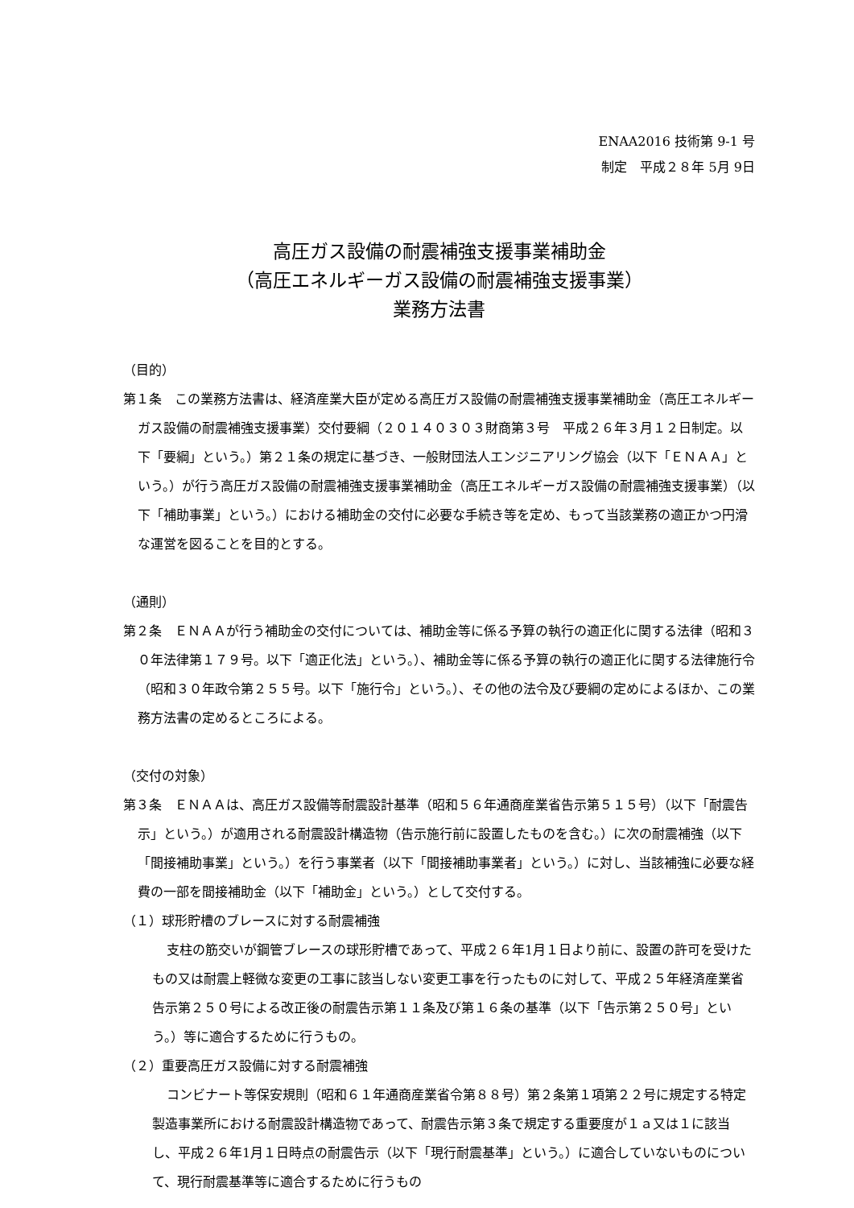ENAA2016 技術第 9-1 号
制定　平成２８年 5月 9日
高圧ガス設備の耐震補強支援事業補助金
（高圧エネルギーガス設備の耐震補強支援事業）
業務方法書
（目的）
第１条　この業務方法書は、経済産業大臣が定める高圧ガス設備の耐震補強支援事業補助金（高圧エネルギーガス設備の耐震補強支援事業）交付要綱（２０１４０３０３財商第３号　平成２６年３月１２日制定。以下「要綱」という。）第２１条の規定に基づき、一般財団法人エンジニアリング協会（以下「ＥＮＡＡ」という。）が行う高圧ガス設備の耐震補強支援事業補助金（高圧エネルギーガス設備の耐震補強支援事業）（以下「補助事業」という。）における補助金の交付に必要な手続き等を定め、もって当該業務の適正かつ円滑な運営を図ることを目的とする。
（通則）
第２条　ＥＮＡＡが行う補助金の交付については、補助金等に係る予算の執行の適正化に関する法律（昭和３０年法律第１７９号。以下「適正化法」という。）、補助金等に係る予算の執行の適正化に関する法律施行令（昭和３０年政令第２５５号。以下「施行令」という。）、その他の法令及び要綱の定めによるほか、この業務方法書の定めるところによる。
（交付の対象）
第３条　ＥＮＡＡは、高圧ガス設備等耐震設計基準（昭和５６年通商産業省告示第５１５号）（以下「耐震告示」という。）が適用される耐震設計構造物（告示施行前に設置したものを含む。）に次の耐震補強（以下「間接補助事業」という。）を行う事業者（以下「間接補助事業者」という。）に対し、当該補強に必要な経費の一部を間接補助金（以下「補助金」という。）として交付する。
（１）球形貯槽のブレースに対する耐震補強
支柱の筋交いが鋼管ブレースの球形貯槽であって、平成２６年1月１日より前に、設置の許可を受けたもの又は耐震上軽微な変更の工事に該当しない変更工事を行ったものに対して、平成２５年経済産業省告示第２５０号による改正後の耐震告示第１１条及び第１６条の基準（以下「告示第２５０号」という。）等に適合するために行うもの。
（２）重要高圧ガス設備に対する耐震補強
コンビナート等保安規則（昭和６１年通商産業省令第８８号）第２条第１項第２２号に規定する特定製造事業所における耐震設計構造物であって、耐震告示第３条で規定する重要度が１ａ又は１に該当し、平成２６年1月１日時点の耐震告示（以下「現行耐震基準」という。）に適合していないものについて、現行耐震基準等に適合するために行うもの